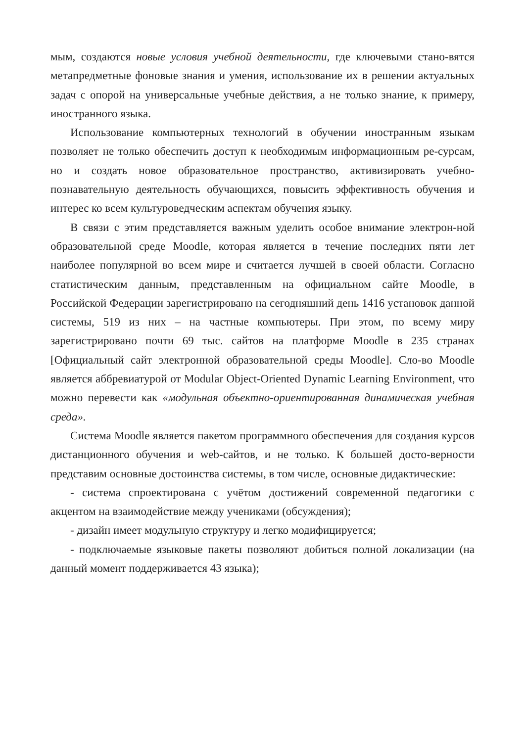мым, создаются новые условия учебной деятельности, где ключевыми стано-вятся метапредметные фоновые знания и умения, использование их в решении актуальных задач с опорой на универсальные учебные действия, а не только знание, к примеру, иностранного языка.
Использование компьютерных технологий в обучении иностранным языкам позволяет не только обеспечить доступ к необходимым информационным ре-сурсам, но и создать новое образовательное пространство, активизировать учебно-познавательную деятельность обучающихся, повысить эффективность обучения и интерес ко всем культуроведческим аспектам обучения языку.
В связи с этим представляется важным уделить особое внимание электрон-ной образовательной среде Moodle, которая является в течение последних пяти лет наиболее популярной во всем мире и считается лучшей в своей области. Согласно статистическим данным, представленным на официальном сайте Moodle, в Российской Федерации зарегистрировано на сегодняшний день 1416 установок данной системы, 519 из них – на частные компьютеры. При этом, по всему миру зарегистрировано почти 69 тыс. сайтов на платформе Moodle в 235 странах [Официальный сайт электронной образовательной среды Moodle]. Сло-во Moodle является аббревиатурой от Modular Object-Oriented Dynamic Learning Environment, что можно перевести как «модульная объектно-ориентированная динамическая учебная среда».
Система Moodle является пакетом программного обеспечения для создания курсов дистанционного обучения и web-сайтов, и не только. К большей досто-верности представим основные достоинства системы, в том числе, основные дидактические:
- система спроектирована с учётом достижений современной педагогики с акцентом на взаимодействие между учениками (обсуждения);
- дизайн имеет модульную структуру и легко модифицируется;
- подключаемые языковые пакеты позволяют добиться полной локализации (на данный момент поддерживается 43 языка);